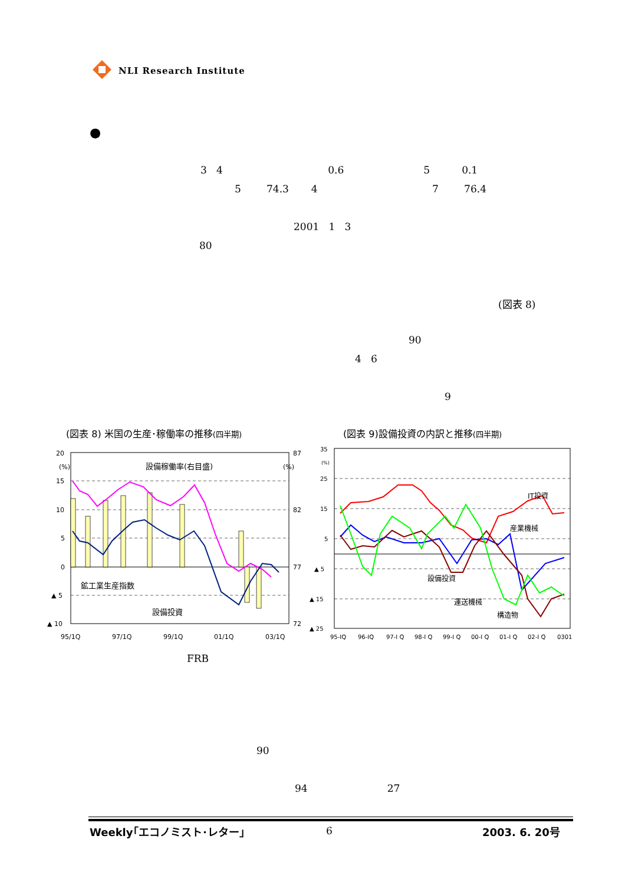NLI Research Institute
●
3 4 0.6 5 0.1
5 74.3 4 7 76.4
2001 1 3
80
(図表 8)
90
4 6
9
(図表 8) 米国の生産･稼働率の推移(四半期)
(図表 9)設備投資の内訳と推移(四半期)
20
15
10
5
0
▲ 5
▲ 10
87
82
77
72
(%)
(%)
95/1Q
97/1Q
99/1Q
01/1Q
03/1Q
設備稼働率(右目盛)
鉱工業生産指数
設備投資
35
25
15
5
▲ 5
▲ 15
▲ 25
(%)
95-IQ
96-IQ
97-I Q
98-I Q
99-I Q
00-I Q
01-I Q
02-I Q
0301
IT投資
産業機械
設備投資
運送機械
構造物
FRB
90
94 27
Weekly｢エコノミスト･レター｣
6
2003. 6. 20号